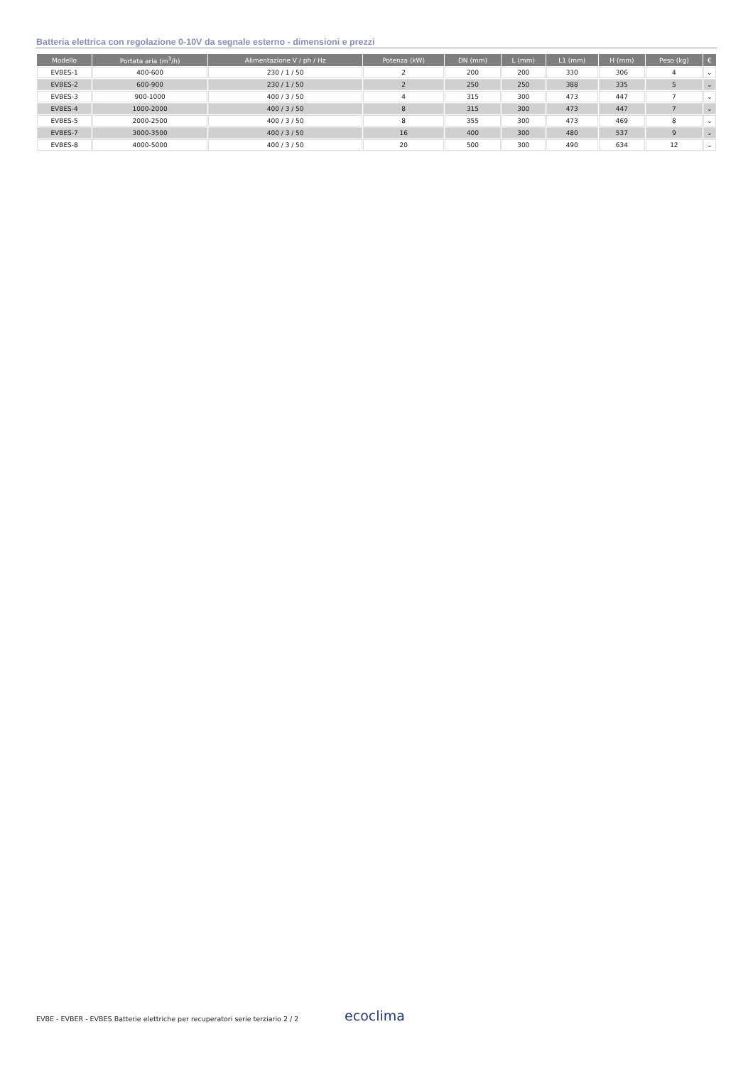Batteria elettrica con regolazione 0-10V da segnale esterno - dimensioni e prezzi
| Modello | Portata aria (m<sup>3</sup>/h) | Alimentazione V / ph / Hz | Potenza (kW) | DN (mm) | L (mm) | L1 (mm) | H (mm) | Peso (kg) | € |
| --- | --- | --- | --- | --- | --- | --- | --- | --- | --- |
| EVBES-1 | 400-600 | 230 / 1 / 50 | 2 | 200 | 200 | 330 | 306 | 4 | ⌄ |
| EVBES-2 | 600-900 | 230 / 1 / 50 | 2 | 250 | 250 | 388 | 335 | 5 | ⌄ |
| EVBES-3 | 900-1000 | 400 / 3 / 50 | 4 | 315 | 300 | 473 | 447 | 7 | ⌄ |
| EVBES-4 | 1000-2000 | 400 / 3 / 50 | 8 | 315 | 300 | 473 | 447 | 7 | ⌄ |
| EVBES-5 | 2000-2500 | 400 / 3 / 50 | 8 | 355 | 300 | 473 | 469 | 8 | ⌄ |
| EVBES-7 | 3000-3500 | 400 / 3 / 50 | 16 | 400 | 300 | 480 | 537 | 9 | ⌄ |
| EVBES-8 | 4000-5000 | 400 / 3 / 50 | 20 | 500 | 300 | 490 | 634 | 12 | ⌄ |
EVBE - EVBER - EVBES Batterie elettriche per recuperatori serie terziario 2 / 2
ecoclima